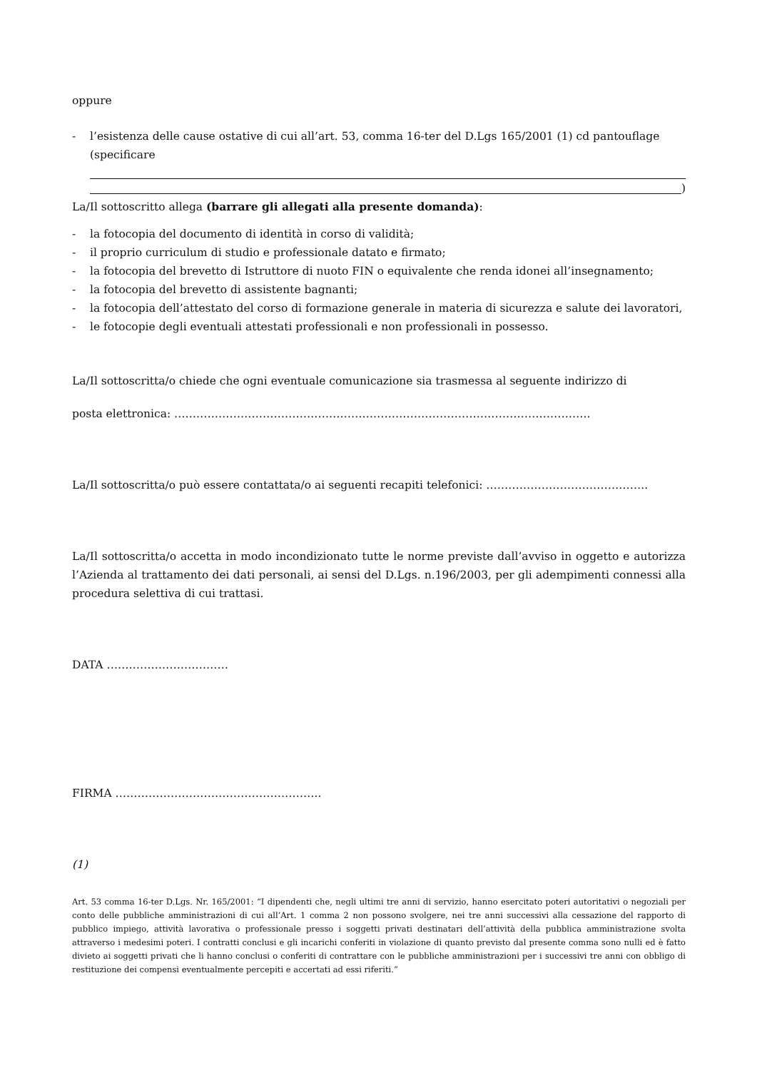oppure
- l’esistenza delle cause ostative di cui all’art. 53, comma 16-ter del D.Lgs 165/2001 (1) cd pantouflage
(specificare
)
La/Il sottoscritto allega (barrare gli allegati alla presente domanda):
- la fotocopia del documento di identità in corso di validità;
- il proprio curriculum di studio e professionale datato e firmato;
- la fotocopia del brevetto di Istruttore di nuoto FIN o equivalente che renda idonei all’insegnamento;
- la fotocopia del brevetto di assistente bagnanti;
- la fotocopia dell’attestato del corso di formazione generale in materia di sicurezza e salute dei lavoratori,
- le fotocopie degli eventuali attestati professionali e non professionali in possesso.
La/Il sottoscritta/o chiede che ogni eventuale comunicazione sia trasmessa al seguente indirizzo di
posta elettronica: …………………………………………………………………………………………………..
La/Il sottoscritta/o può essere contattata/o ai seguenti recapiti telefonici: ……………………………………..
La/Il sottoscritta/o accetta in modo incondizionato tutte le norme previste dall’avviso in oggetto e autorizza l’Azienda al trattamento dei dati personali, ai sensi del D.Lgs. n.196/2003, per gli adempimenti connessi alla procedura selettiva di cui trattasi.
DATA ……………………………
FIRMA ………………………………………………..
(1)
Art. 53 comma 16-ter D.Lgs. Nr. 165/2001: “I dipendenti che, negli ultimi tre anni di servizio, hanno esercitato poteri autoritativi o negoziali per conto delle pubbliche amministrazioni di cui all’Art. 1 comma 2 non possono svolgere, nei tre anni successivi alla cessazione del rapporto di pubblico impiego, attività lavorativa o professionale presso i soggetti privati destinatari dell’attività della pubblica amministrazione svolta attraverso i medesimi poteri. I contratti conclusi e gli incarichi conferiti in violazione di quanto previsto dal presente comma sono nulli ed è fatto divieto ai soggetti privati che li hanno conclusi o conferiti di contrattare con le pubbliche amministrazioni per i successivi tre anni con obbligo di restituzione dei compensi eventualmente percepiti e accertati ad essi riferiti.”